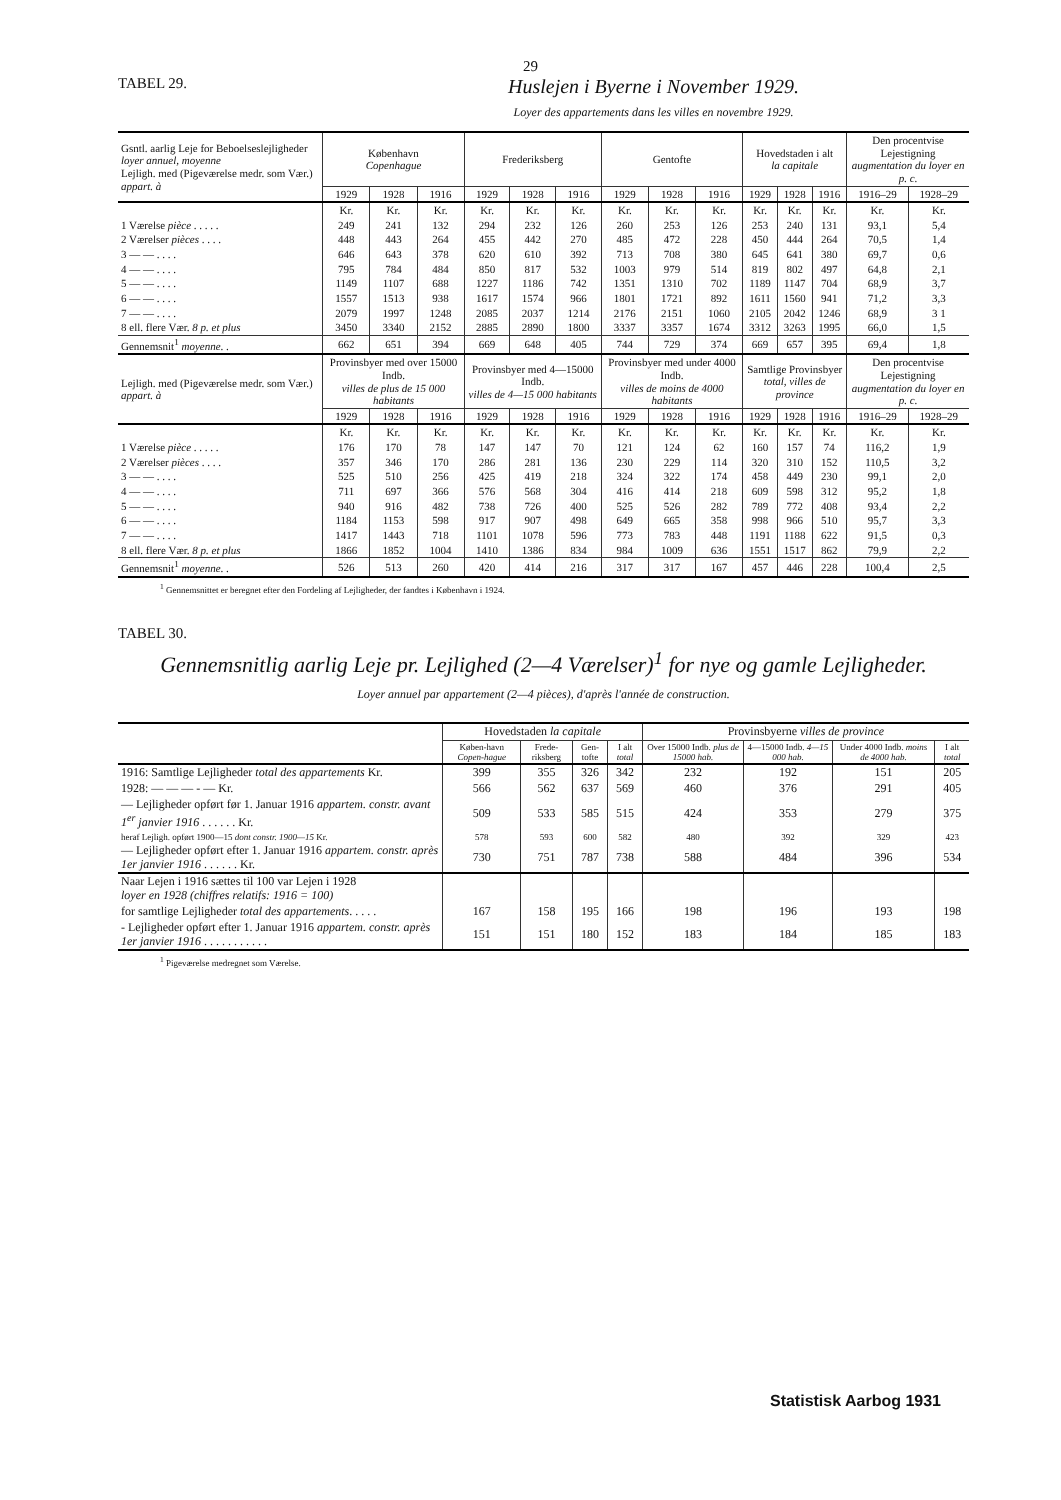29
TABEL 29.
Huslejen i Byerne i November 1929.
Loyer des appartements dans les villes en novembre 1929.
| Gsntl. aarlig Leje for Beboelseslejligheder loyer annuel, moyenne Lejligh. med (Pigeværelse medr. som Vær.) appart. à | København Copenhague | | | Frederiksberg | | | Gentofte | | | Hovedstaden i alt la capitale | | | Den procentvise Lejestigning augmentation du loyer en p. c. | |
| --- | --- | --- | --- | --- | --- | --- | --- | --- | --- | --- | --- | --- | --- | --- |
| | 1929 | 1928 | 1916 | 1929 | 1928 | 1916 | 1929 | 1928 | 1916 | 1929 | 1928 | 1916 | 1916–29 | 1928–29 |
| | Kr. | Kr. | Kr. | Kr. | Kr. | Kr. | Kr. | Kr. | Kr. | Kr. | Kr. | Kr. | Kr. | Kr. |
| 1 Værelse pièce . . . . . | 249 | 241 | 132 | 294 | 232 | 126 | 260 | 253 | 126 | 253 | 240 | 131 | 93,1 | 5,4 |
| 2 Værelser pièces . . . . | 448 | 443 | 264 | 455 | 442 | 270 | 485 | 472 | 228 | 450 | 444 | 264 | 70,5 | 1,4 |
| 3 — — . . . . | 646 | 643 | 378 | 620 | 610 | 392 | 713 | 708 | 380 | 645 | 641 | 380 | 69,7 | 0,6 |
| 4 — — . . . . | 795 | 784 | 484 | 850 | 817 | 532 | 1003 | 979 | 514 | 819 | 802 | 497 | 64,8 | 2,1 |
| 5 — — . . . . | 1149 | 1107 | 688 | 1227 | 1186 | 742 | 1351 | 1310 | 702 | 1189 | 1147 | 704 | 68,9 | 3,7 |
| 6 — — . . . . | 1557 | 1513 | 938 | 1617 | 1574 | 966 | 1801 | 1721 | 892 | 1611 | 1560 | 941 | 71,2 | 3,3 |
| 7 — — . . . . | 2079 | 1997 | 1248 | 2085 | 2037 | 1214 | 2176 | 2151 | 1060 | 2105 | 2042 | 1246 | 68,9 | 3 1 |
| 8 ell. flere Vær. 8 p. et plus | 3450 | 3340 | 2152 | 2885 | 2890 | 1800 | 3337 | 3357 | 1674 | 3312 | 3263 | 1995 | 66,0 | 1,5 |
| Gennemsnit<sup>1</sup> moyenne . . | 662 | 651 | 394 | 669 | 648 | 405 | 744 | 729 | 374 | 669 | 657 | 395 | 69,4 | 1,8 |
| Lejligh. med (Pigeværelse medr. som Vær.) appart. à | Provinsbyer med over 15000 Indb. villes de plus de 15 000 habitants | | | Provinsbyer med 4—15000 Indb. villes de 4—15 000 habitants | | | Provinsbyer med under 4000 Indb. villes de moins de 4000 habitants | | | Samtlige Provinsbyer total, villes de province | | | Den procentvise Lejestigning augmentation du loyer en p. c. | |
| | 1929 | 1928 | 1916 | 1929 | 1928 | 1916 | 1929 | 1928 | 1916 | 1929 | 1928 | 1916 | 1916–29 | 1928–29 |
| | Kr. | Kr. | Kr. | Kr. | Kr. | Kr. | Kr. | Kr. | Kr. | Kr. | Kr. | Kr. | Kr. | Kr. |
| 1 Værelse pièce . . . . . | 176 | 170 | 78 | 147 | 147 | 70 | 121 | 124 | 62 | 160 | 157 | 74 | 116,2 | 1,9 |
| 2 Værelser pièces . . . . | 357 | 346 | 170 | 286 | 281 | 136 | 230 | 229 | 114 | 320 | 310 | 152 | 110,5 | 3,2 |
| 3 — — . . . . | 525 | 510 | 256 | 425 | 419 | 218 | 324 | 322 | 174 | 458 | 449 | 230 | 99,1 | 2,0 |
| 4 — — . . . . | 711 | 697 | 366 | 576 | 568 | 304 | 416 | 414 | 218 | 609 | 598 | 312 | 95,2 | 1,8 |
| 5 — — . . . . | 940 | 916 | 482 | 738 | 726 | 400 | 525 | 526 | 282 | 789 | 772 | 408 | 93,4 | 2,2 |
| 6 — — . . . . | 1184 | 1153 | 598 | 917 | 907 | 498 | 649 | 665 | 358 | 998 | 966 | 510 | 95,7 | 3,3 |
| 7 — — . . . . | 1417 | 1443 | 718 | 1101 | 1078 | 596 | 773 | 783 | 448 | 1191 | 1188 | 622 | 91,5 | 0,3 |
| 8 ell. flere Vær. 8 p. et plus | 1866 | 1852 | 1004 | 1410 | 1386 | 834 | 984 | 1009 | 636 | 1551 | 1517 | 862 | 79,9 | 2,2 |
| Gennemsnit<sup>1</sup> moyenne . . | 526 | 513 | 260 | 420 | 414 | 216 | 317 | 317 | 167 | 457 | 446 | 228 | 100,4 | 2,5 |
<sup>1</sup> Gennemsnittet er beregnet efter den Fordeling af Lejligheder, der fandtes i København i 1924.
TABEL 30.
Gennemsnitlig aarlig Leje pr. Lejlighed (2—4 Værelser)<sup>1</sup> for nye og gamle Lejligheder.
Loyer annuel par appartement (2—4 pièces), d'après l'année de construction.
| | Hovedstaden la capitale | | | | Provinsbyerne villes de province | | | |
| --- | --- | --- | --- | --- | --- | --- | --- | --- |
| | Køben-havn Copen-hague | Frede-riksberg | Gen-tofte | I alt total | Over 15000 Indb. plus de 15000 hab. | 4—15000 Indb. 4—15 000 hab. | Under 4000 Indb. moins de 4000 hab. | I alt total |
| 1916: Samtlige Lejligheder total des appartements Kr. | 399 | 355 | 326 | 342 | 232 | 192 | 151 | 205 |
| 1928: — — — - — Kr. | 566 | 562 | 637 | 569 | 460 | 376 | 291 | 405 |
| — Lejligheder opført før 1. Januar 1916 appartem. constr. avant 1<sup>er</sup> janvier 1916 . . . . . . Kr. | 509 | 533 | 585 | 515 | 424 | 353 | 279 | 375 |
| heraf Lejligh. opført 1900—15 dont constr. 1900—15 Kr. | 578 | 593 | 600 | 582 | 480 | 392 | 329 | 423 |
| — Lejligheder opført efter 1. Januar 1916 appartem. constr. après 1er janvier 1916 . . . . . . Kr. | 730 | 751 | 787 | 738 | 588 | 484 | 396 | 534 |
| Naar Lejen i 1916 sættes til 100 var Lejen i 1928 loyer en 1928 (chiffres relatifs: 1916 = 100) | | | | | | | | |
| for samtlige Lejligheder total des appartements . . . . . | 167 | 158 | 195 | 166 | 198 | 196 | 193 | 198 |
| - Lejligheder opført efter 1. Januar 1916 appartem. constr. après 1er janvier 1916 . . . . . . . . . . . | 151 | 151 | 180 | 152 | 183 | 184 | 185 | 183 |
<sup>1</sup> Pigeværelse medregnet som Værelse.
Statistisk Aarbog 1931